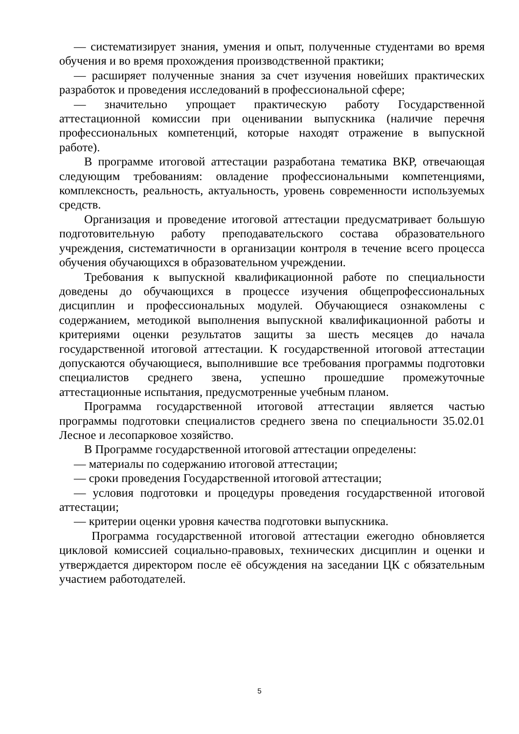— систематизирует знания, умения и опыт, полученные студентами во время обучения и во время прохождения производственной практики;
— расширяет полученные знания за счет изучения новейших практических разработок и проведения исследований в профессиональной сфере;
— значительно упрощает практическую работу Государственной аттестационной комиссии при оценивании выпускника (наличие перечня профессиональных компетенций, которые находят отражение в выпускной работе).
В программе итоговой аттестации разработана тематика ВКР, отвечающая следующим требованиям: овладение профессиональными компетенциями, комплексность, реальность, актуальность, уровень современности используемых средств.
Организация и проведение итоговой аттестации предусматривает большую подготовительную работу преподавательского состава образовательного учреждения, систематичности в организации контроля в течение всего процесса обучения обучающихся в образовательном учреждении.
Требования к выпускной квалификационной работе по специальности доведены до обучающихся в процессе изучения общепрофессиональных дисциплин и профессиональных модулей. Обучающиеся ознакомлены с содержанием, методикой выполнения выпускной квалификационной работы и критериями оценки результатов защиты за шесть месяцев до начала государственной итоговой аттестации. К государственной итоговой аттестации допускаются обучающиеся, выполнившие все требования программы подготовки специалистов среднего звена, успешно прошедшие промежуточные аттестационные испытания, предусмотренные учебным планом.
Программа государственной итоговой аттестации является частью программы подготовки специалистов среднего звена по специальности 35.02.01 Лесное и лесопарковое хозяйство.
В Программе государственной итоговой аттестации определены:
— материалы по содержанию итоговой аттестации;
— сроки проведения Государственной итоговой аттестации;
— условия подготовки и процедуры проведения государственной итоговой аттестации;
— критерии оценки уровня качества подготовки выпускника.
Программа государственной итоговой аттестации ежегодно обновляется цикловой комиссией социально-правовых, технических дисциплин и оценки и утверждается директором после её обсуждения на заседании ЦК с обязательным участием работодателей.
5